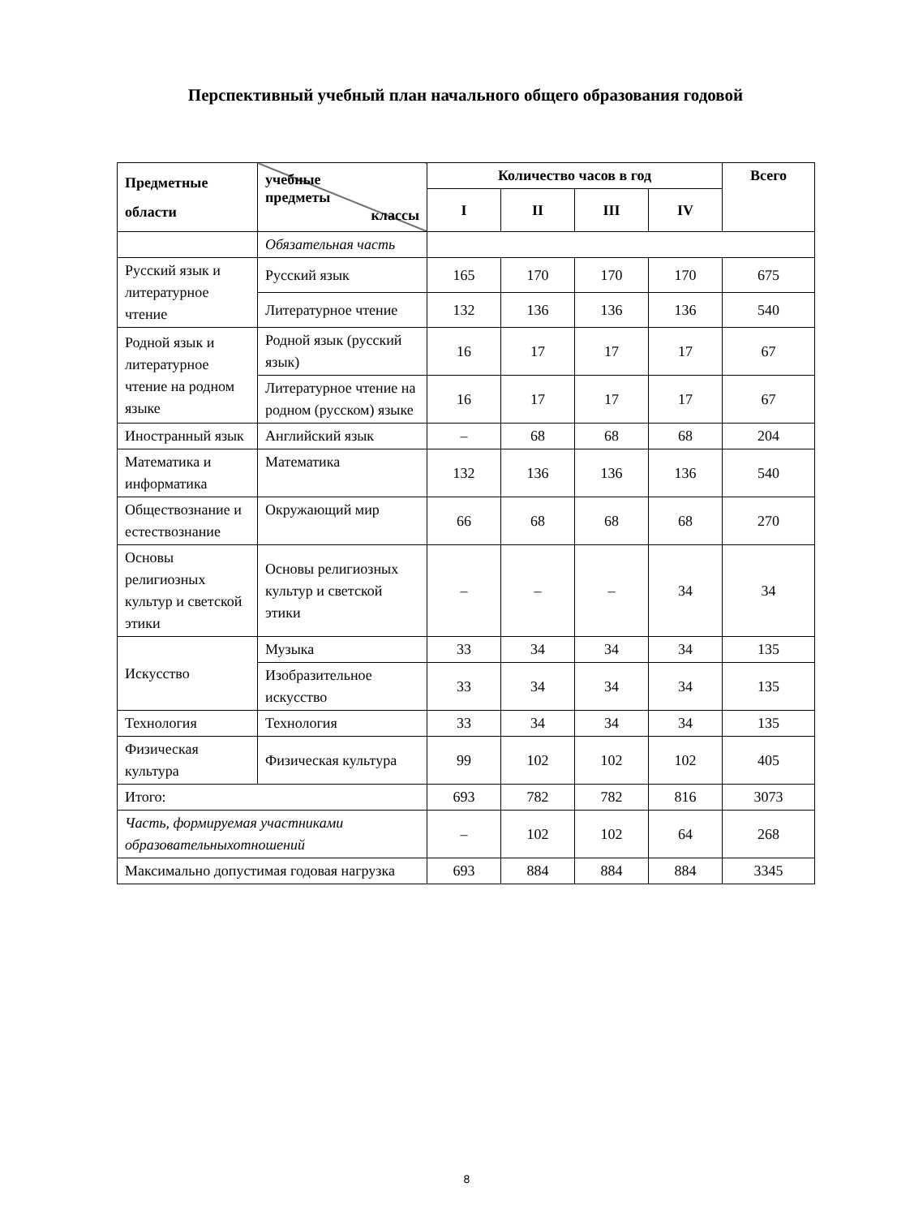Перспективный учебный план начального общего образования годовой
| Предметные области | учебные предметы классы | Количество часов в год | | | | Всего |
| --- | --- | --- | --- | --- | --- | --- |
| | | I | II | III | IV | |
| | Обязательная часть | | | | | |
| Русский язык и литературное чтение | Русский язык | 165 | 170 | 170 | 170 | 675 |
| | Литературное чтение | 132 | 136 | 136 | 136 | 540 |
| Родной язык и литературное чтение на родном языке | Родной язык (русский язык) | 16 | 17 | 17 | 17 | 67 |
| | Литературное чтение на родном (русском) языке | 16 | 17 | 17 | 17 | 67 |
| Иностранный язык | Английский язык | – | 68 | 68 | 68 | 204 |
| Математика и информатика | Математика | 132 | 136 | 136 | 136 | 540 |
| Обществознание и естествознание | Окружающий мир | 66 | 68 | 68 | 68 | 270 |
| Основы религиозных культур и светской этики | Основы религиозных культур и светской этики | – | – | – | 34 | 34 |
| Искусство | Музыка | 33 | 34 | 34 | 34 | 135 |
| | Изобразительное искусство | 33 | 34 | 34 | 34 | 135 |
| Технология | Технология | 33 | 34 | 34 | 34 | 135 |
| Физическая культура | Физическая культура | 99 | 102 | 102 | 102 | 405 |
| Итого: | | 693 | 782 | 782 | 816 | 3073 |
| Часть, формируемая участниками образовательныхотношений | | – | 102 | 102 | 64 | 268 |
| Максимально допустимая годовая нагрузка | | 693 | 884 | 884 | 884 | 3345 |
8